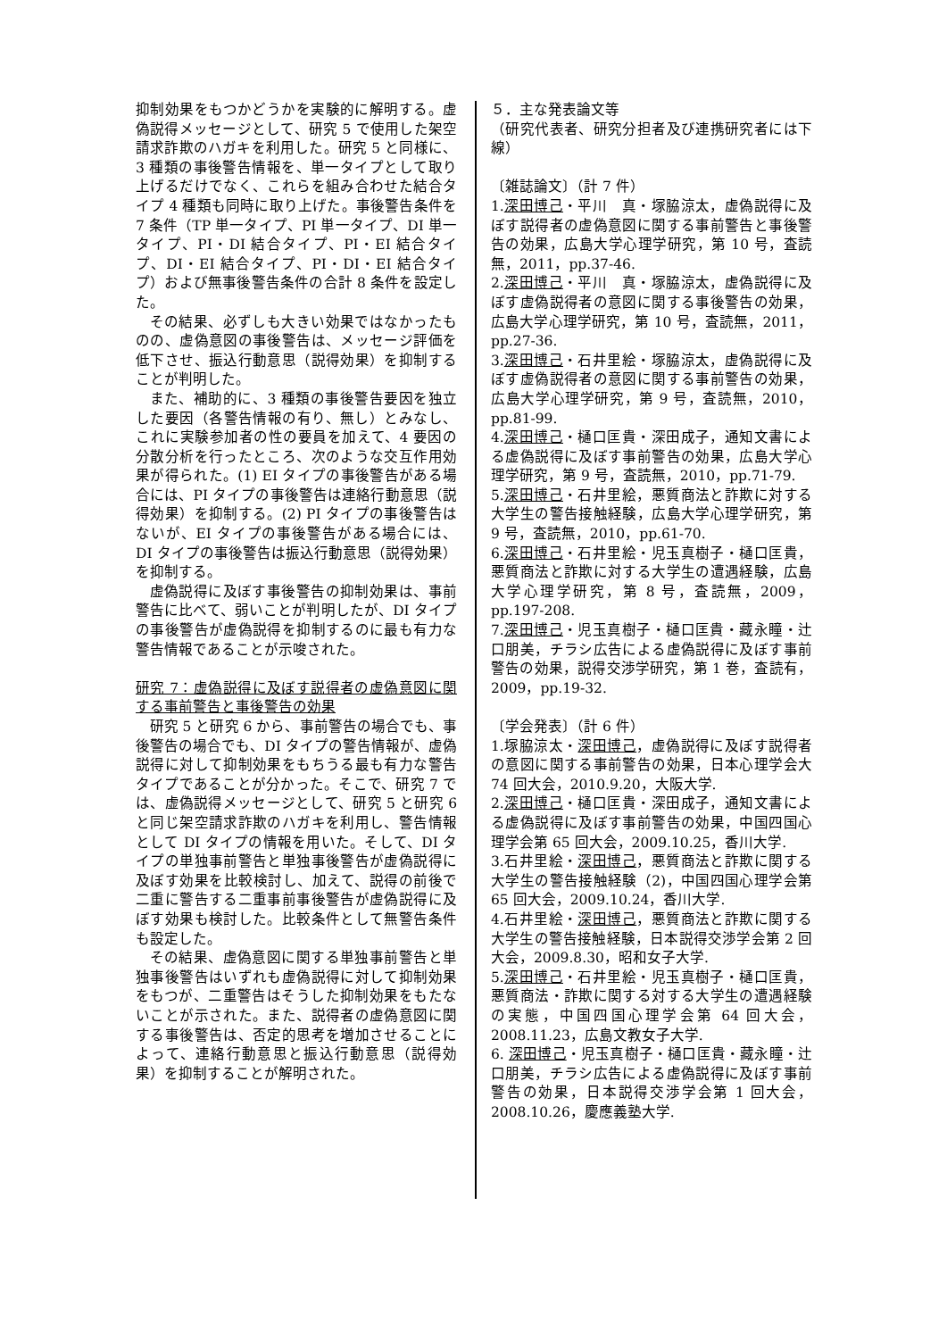抑制効果をもつかどうかを実験的に解明する。虚偽説得メッセージとして、研究 5 で使用した架空請求詐欺のハガキを利用した。研究 5 と同様に、3 種類の事後警告情報を、単一タイプとして取り上げるだけでなく、これらを組み合わせた結合タイプ 4 種類も同時に取り上げた。事後警告条件を 7 条件（TP 単一タイプ、PI 単一タイプ、DI 単一タイプ、PI・DI 結合タイプ、PI・EI 結合タイプ、DI・EI 結合タイプ、PI・DI・EI 結合タイプ）および無事後警告条件の合計 8 条件を設定した。
その結果、必ずしも大きい効果ではなかったものの、虚偽意図の事後警告は、メッセージ評価を低下させ、振込行動意思（説得効果）を抑制することが判明した。
また、補助的に、3 種類の事後警告要因を独立した要因（各警告情報の有り、無し）とみなし、これに実験参加者の性の要員を加えて、4 要因の分散分析を行ったところ、次のような交互作用効果が得られた。(1) EI タイプの事後警告がある場合には、PI タイプの事後警告は連絡行動意思（説得効果）を抑制する。(2) PI タイプの事後警告はないが、EI タイプの事後警告がある場合には、DI タイプの事後警告は振込行動意思（説得効果）を抑制する。
虚偽説得に及ぼす事後警告の抑制効果は、事前警告に比べて、弱いことが判明したが、DI タイプの事後警告が虚偽説得を抑制するのに最も有力な警告情報であることが示唆された。
研究 7：虚偽説得に及ぼす説得者の虚偽意図に関する事前警告と事後警告の効果
研究 5 と研究 6 から、事前警告の場合でも、事後警告の場合でも、DI タイプの警告情報が、虚偽説得に対して抑制効果をもちうる最も有力な警告タイプであることが分かった。そこで、研究 7 では、虚偽説得メッセージとして、研究 5 と研究 6 と同じ架空請求詐欺のハガキを利用し、警告情報として DI タイプの情報を用いた。そして、DI タイプの単独事前警告と単独事後警告が虚偽説得に及ぼす効果を比較検討し、加えて、説得の前後で二重に警告する二重事前事後警告が虚偽説得に及ぼす効果も検討した。比較条件として無警告条件も設定した。
その結果、虚偽意図に関する単独事前警告と単独事後警告はいずれも虚偽説得に対して抑制効果をもつが、二重警告はそうした抑制効果をもたないことが示された。また、説得者の虚偽意図に関する事後警告は、否定的思考を増加させることによって、連絡行動意思と振込行動意思（説得効果）を抑制することが解明された。
５．主な発表論文等
（研究代表者、研究分担者及び連携研究者には下線）
〔雑誌論文〕（計 7 件）
1.深田博己・平川　真・塚脇涼太，虚偽説得に及ぼす説得者の虚偽意図に関する事前警告と事後警告の効果，広島大学心理学研究，第 10 号，査読無，2011，pp.37-46.
2.深田博己・平川　真・塚脇涼太，虚偽説得に及ぼす虚偽説得者の意図に関する事後警告の効果，広島大学心理学研究，第 10 号，査読無，2011，pp.27-36.
3.深田博己・石井里絵・塚脇涼太，虚偽説得に及ぼす虚偽説得者の意図に関する事前警告の効果，広島大学心理学研究，第 9 号，査読無，2010，pp.81-99.
4.深田博己・樋口匡貴・深田成子，通知文書による虚偽説得に及ぼす事前警告の効果，広島大学心理学研究，第 9 号，査読無，2010，pp.71-79.
5.深田博己・石井里絵，悪質商法と詐欺に対する大学生の警告接触経験，広島大学心理学研究，第 9 号，査読無，2010，pp.61-70.
6.深田博己・石井里絵・児玉真樹子・樋口匡貴，悪質商法と詐欺に対する大学生の遭遇経験，広島大学心理学研究，第 8 号，査読無，2009，pp.197-208.
7.深田博己・児玉真樹子・樋口匡貴・藏永瞳・辻口朋美，チラシ広告による虚偽説得に及ぼす事前警告の効果，説得交渉学研究，第 1 巻，査読有，2009，pp.19-32.
〔学会発表〕（計 6 件）
1.塚脇涼太・深田博己，虚偽説得に及ぼす説得者の意図に関する事前警告の効果，日本心理学会大 74 回大会，2010.9.20，大阪大学.
2.深田博己・樋口匡貴・深田成子，通知文書による虚偽説得に及ぼす事前警告の効果，中国四国心理学会第 65 回大会，2009.10.25，香川大学.
3.石井里絵・深田博己，悪質商法と詐欺に関する大学生の警告接触経験（2)，中国四国心理学会第 65 回大会，2009.10.24，香川大学.
4.石井里絵・深田博己，悪質商法と詐欺に関する大学生の警告接触経験，日本説得交渉学会第 2 回大会，2009.8.30，昭和女子大学.
5.深田博己・石井里絵・児玉真樹子・樋口匡貴，悪質商法・詐欺に関する対する大学生の遭遇経験の実態，中国四国心理学会第 64 回大会，2008.11.23，広島文教女子大学.
6. 深田博己・児玉真樹子・樋口匡貴・藏永瞳・辻口朋美，チラシ広告による虚偽説得に及ぼす事前警告の効果，日本説得交渉学会第 1 回大会，2008.10.26，慶應義塾大学.